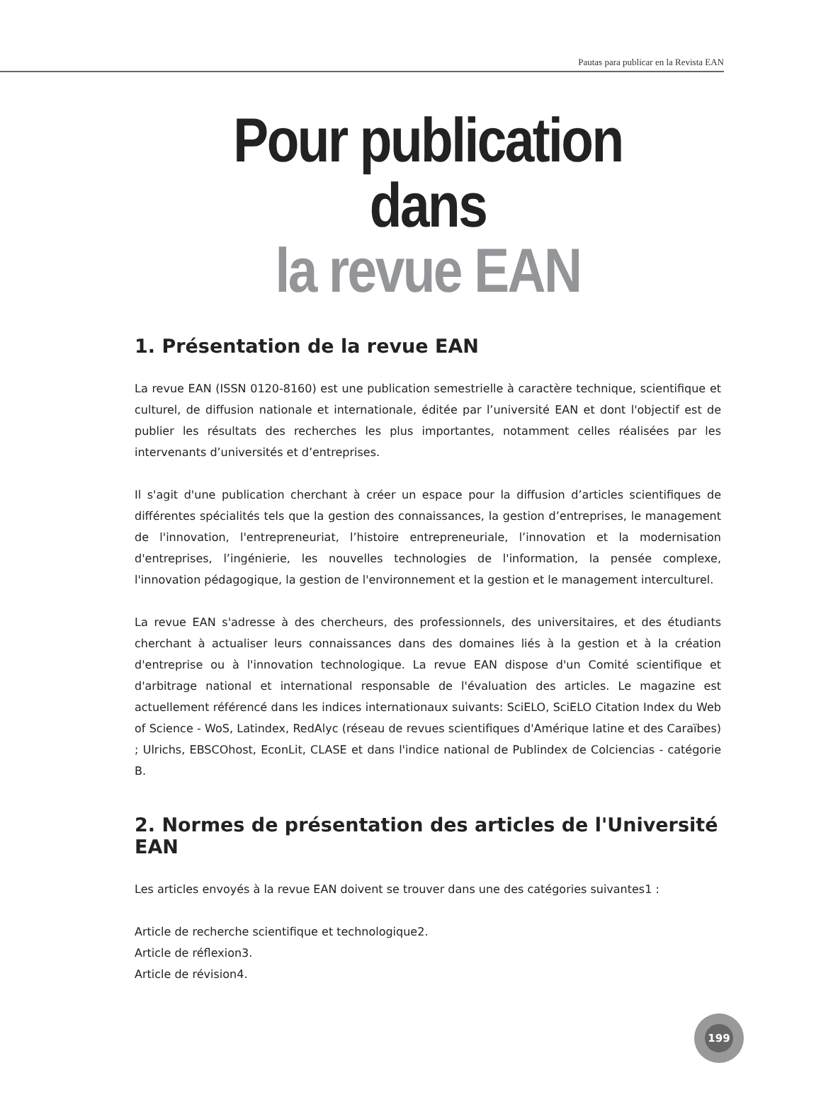Pautas para publicar en la Revista EAN
Pour publication dans
la revue EAN
1. Présentation de la revue EAN
La revue EAN (ISSN 0120-8160) est une publication semestrielle à caractère technique, scientifique et culturel, de diffusion nationale et internationale, éditée par l’université EAN et dont l'objectif est de publier les résultats des recherches les plus importantes, notamment celles réalisées par les intervenants d’universités et d’entreprises.
Il s'agit d'une publication cherchant à créer un espace pour la diffusion d’articles scientifiques de différentes spécialités tels que la gestion des connaissances, la gestion d’entreprises, le management de l'innovation, l'entrepreneuriat, l’histoire entrepreneuriale, l’innovation et la modernisation d'entreprises, l’ingénierie, les nouvelles technologies de l'information, la pensée complexe, l'innovation pédagogique, la gestion de l'environnement et la gestion et le management interculturel.
La revue EAN s'adresse à des chercheurs, des professionnels, des universitaires, et des étudiants cherchant à actualiser leurs connaissances dans des domaines liés à la gestion et à la création d'entreprise ou à l'innovation technologique. La revue EAN dispose d'un Comité scientifique et d'arbitrage national et international responsable de l'évaluation des articles. Le magazine est actuellement référencé dans les indices internationaux suivants: SciELO, SciELO Citation Index du Web of Science - WoS, Latindex, RedAlyc (réseau de revues scientifiques d'Amérique latine et des Caraïbes) ; Ulrichs, EBSCOhost, EconLit, CLASE et dans l'indice national de Publindex de Colciencias - catégorie B.
2. Normes de présentation des articles de l'Université EAN
Les articles envoyés à la revue EAN doivent se trouver dans une des catégories suivantes1 :
Article de recherche scientifique et technologique2.
Article de réflexion3.
Article de révision4.
199